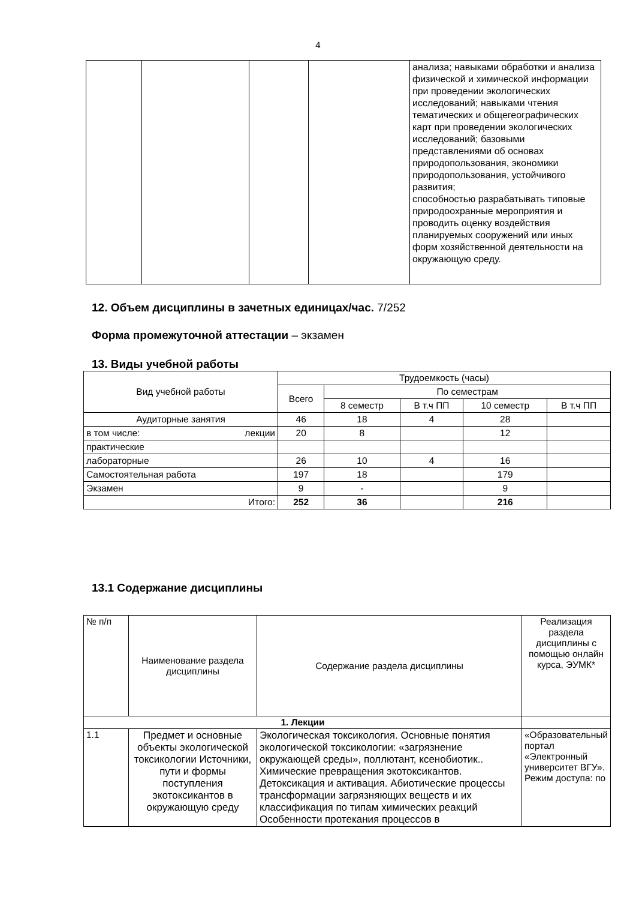4
| | | | | анализа; навыками обработки и анализа физической и химической информации при проведении экологических исследований; навыками чтения тематических и общегеографических карт при проведении экологических исследований; базовыми представлениями об основах природопользования, экономики природопользования, устойчивого развития; способностью разрабатывать типовые природоохранные мероприятия и проводить оценку воздействия планируемых сооружений или иных форм хозяйственной деятельности на окружающую среду. |
12. Объем дисциплины в зачетных единицах/час. 7/252
Форма промежуточной аттестации – экзамен
13. Виды учебной работы
| Вид учебной работы | Трудоемкость (часы) | | | | |
| | Всего | По семестрам | | | |
| | | 8 семестр | В т.ч ПП | 10 семестр | В т.ч ПП |
| Аудиторные занятия | 46 | 18 | 4 | 28 | |
| в том числе: лекции | 20 | 8 | | 12 | |
| практические | | | | | |
| лабораторные | 26 | 10 | 4 | 16 | |
| Самостоятельная работа | 197 | 18 | | 179 | |
| Экзамен | 9 | - | | 9 | |
| Итого: | 252 | 36 | | 216 | |
13.1 Содержание дисциплины
| № п/п | Наименование раздела дисциплины | Содержание раздела дисциплины | Реализация раздела дисциплины с помощью онлайн курса, ЭУМК* |
| 1. Лекции | | | |
| 1.1 | Предмет и основные объекты экологической токсикологии Источники, пути и формы поступления экотоксикантов в окружающую среду | Экологическая токсикология. Основные понятия экологической токсикологии: «загрязнение окружающей среды», поллютант, ксенобиотик.. Химические превращения экотоксикантов. Детоксикация и активация. Абиотические процессы трансформации загрязняющих веществ и их классификация по типам химических реакций Особенности протекания процессов в | «Образовательный портал «Электронный университет ВГУ». Режим доступа: по |